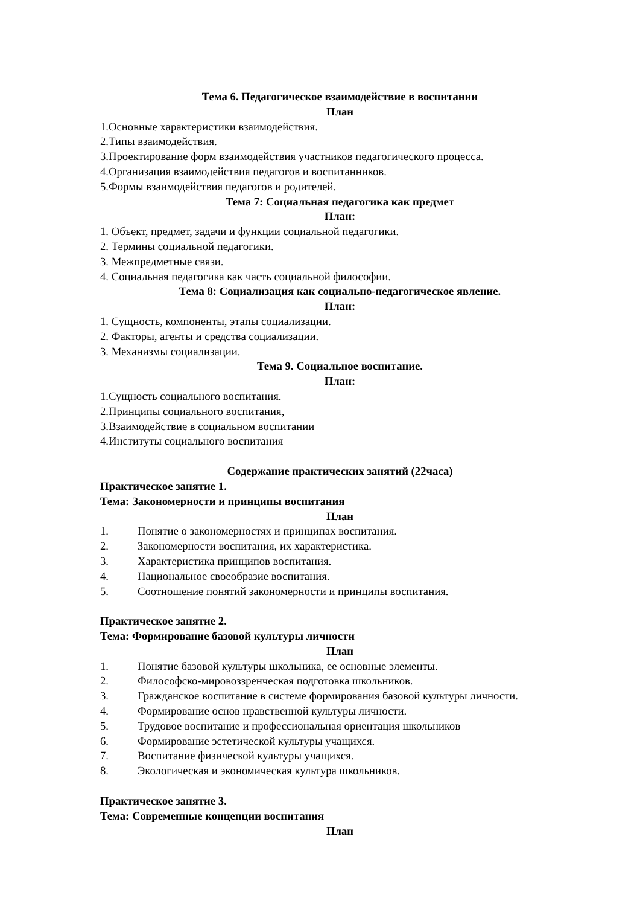Тема 6. Педагогическое взаимодействие в воспитании
План
1.Основные характеристики взаимодействия.
2.Типы взаимодействия.
3.Проектирование форм взаимодействия участников педагогического процесса.
4.Организация взаимодействия педагогов и воспитанников.
5.Формы взаимодействия педагогов и родителей.
Тема 7: Социальная педагогика как предмет
План:
1. Объект, предмет, задачи и функции социальной педагогики.
2. Термины социальной педагогики.
3. Межпредметные связи.
4. Социальная педагогика как часть социальной философии.
Тема 8: Социализация как социально-педагогическое явление.
План:
1. Сущность, компоненты, этапы социализации.
2. Факторы, агенты и средства социализации.
3. Механизмы социализации.
Тема 9. Социальное воспитание.
План:
1.Сущность социального воспитания.
2.Принципы социального воспитания,
3.Взаимодействие в социальном воспитании
4.Институты социального воспитания
Содержание практических занятий (22часа)
Практическое занятие 1.
Тема: Закономерности и принципы воспитания
План
1. Понятие о закономерностях и принципах воспитания.
2. Закономерности воспитания, их характеристика.
3. Характеристика принципов воспитания.
4. Национальное своеобразие воспитания.
5. Соотношение понятий закономерности и принципы воспитания.
Практическое занятие 2.
Тема: Формирование базовой культуры личности
План
1. Понятие базовой культуры школьника, ее основные элементы.
2. Философско-мировоззренческая подготовка школьников.
3. Гражданское воспитание в системе формирования базовой культуры личности.
4. Формирование основ нравственной культуры личности.
5. Трудовое воспитание и профессиональная ориентация школьников
6. Формирование эстетической культуры учащихся.
7. Воспитание физической культуры учащихся.
8. Экологическая и экономическая культура школьников.
Практическое занятие 3.
Тема: Современные концепции воспитания
План